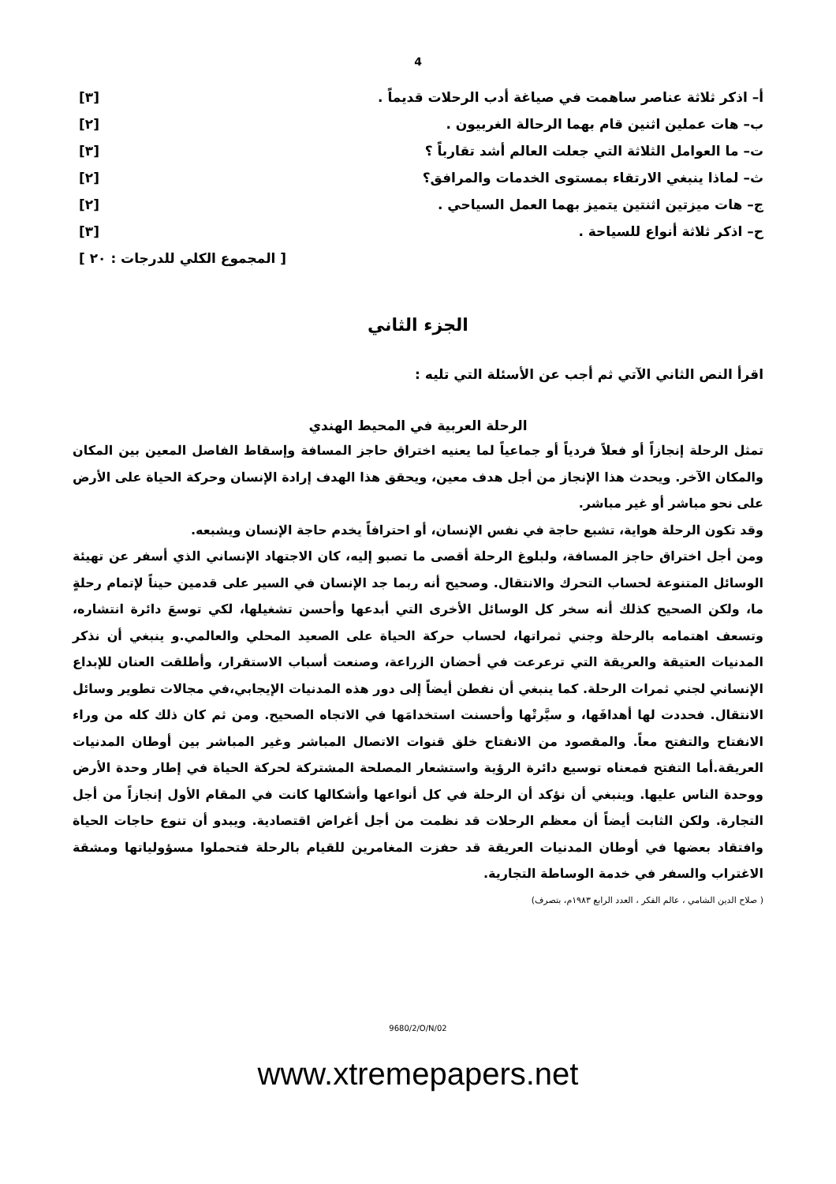4
أ– اذكر ثلاثة عناصر ساهمت في صياغة أدب الرحلات قديماً . [٣]
ب– هات عملين اثنين قام بهما الرحالة الغربيون . [٢]
ت– ما العوامل الثلاثة التي جعلت العالم أشد تقارباً ؟ [٣]
ث– لماذا ينبغي الارتقاء بمستوى الخدمات والمرافق؟ [٢]
ج– هات ميزتين اثنتين يتميز بهما العمل السياحي . [٢]
ح– اذكر ثلاثة أنواع للسياحة . [٣]
[ المجموع الكلي للدرجات : ٢٠ ]
الجزء الثاني
اقرأ النص الثاني الآتي ثم أجب عن الأسئلة التي تليه :
الرحلة العربية في المحيط الهندي
تمثل الرحلة إنجازاً أو فعلاً فردياً أو جماعياً لما يعنيه اختراق حاجز المسافة وإسقاط الفاصل المعين بين المكان والمكان الآخر. ويحدث هذا الإنجاز من أجل هدف معين، ويحقق هذا الهدف إرادة الإنسان وحركة الحياة على الأرض على نحو مباشر أو غير مباشر.
وقد تكون الرحلة هواية، تشبع حاجة في نفس الإنسان، أو احترافاً يخدم حاجة الإنسان ويشبعه.
ومن أجل اختراق حاجز المسافة، ولبلوغ الرحلة أقصى ما تصبو إليه، كان الاجتهاد الإنساني الذي أسفر عن تهيئة الوسائل المتنوعة لحساب التحرك والانتقال. وصحيح أنه ربما جد الإنسان في السير على قدمين حيناً لإتمام رحلةٍ ما، ولكن الصحيح كذلك أنه سخر كل الوسائل الأخرى التي أبدعها وأحسن تشغيلها، لكي توسعَ دائرة انتشاره، وتسعف اهتمامه بالرحلة وجني ثمراتها، لحساب حركة الحياة على الصعيد المحلي والعالمي.و ينبغي أن نذكر المدنيات العتيقة والعريقة التي ترعرعت في أحضان الزراعة، وصنعت أسباب الاستقرار، وأطلقت العنان للإبداع الإنساني لجني ثمرات الرحلة. كما ينبغي أن نفطن أيضاً إلى دور هذه المدنيات الإيجابي،في مجالات تطوير وسائل الانتقال. فحددت لها أهدافَها، و سيَّرتْها وأحسنت استخدامَها في الاتجاه الصحيح. ومن ثم كان ذلك كله من وراء الانفتاح والتفتح معاً. والمقصود من الانفتاح خلق قنوات الاتصال المباشر وغير المباشر بين أوطان المدنيات العريقة.أما التفتح فمعناه توسيع دائرة الرؤية واستشعار المصلحة المشتركة لحركة الحياة في إطار وحدة الأرض ووحدة الناس عليها. وينبغي أن نؤكد أن الرحلة في كل أنواعها وأشكالها كانت في المقام الأول إنجازاً من أجل التجارة. ولكن الثابت أيضاً أن معظم الرحلات قد نظمت من أجل أغراض اقتصادية. ويبدو أن تنوع حاجات الحياة وافتقاد بعضها في أوطان المدنيات العريقة قد حفزت المغامرين للقيام بالرحلة فتحملوا مسؤولياتها ومشقة الاغتراب والسفر في خدمة الوساطة التجارية.
( صلاح الدين الشامي ، عالم الفكر ، العدد الرابع ١٩٨٣م، بتصرف)
9680/2/O/N/02
www.xtremepapers.net